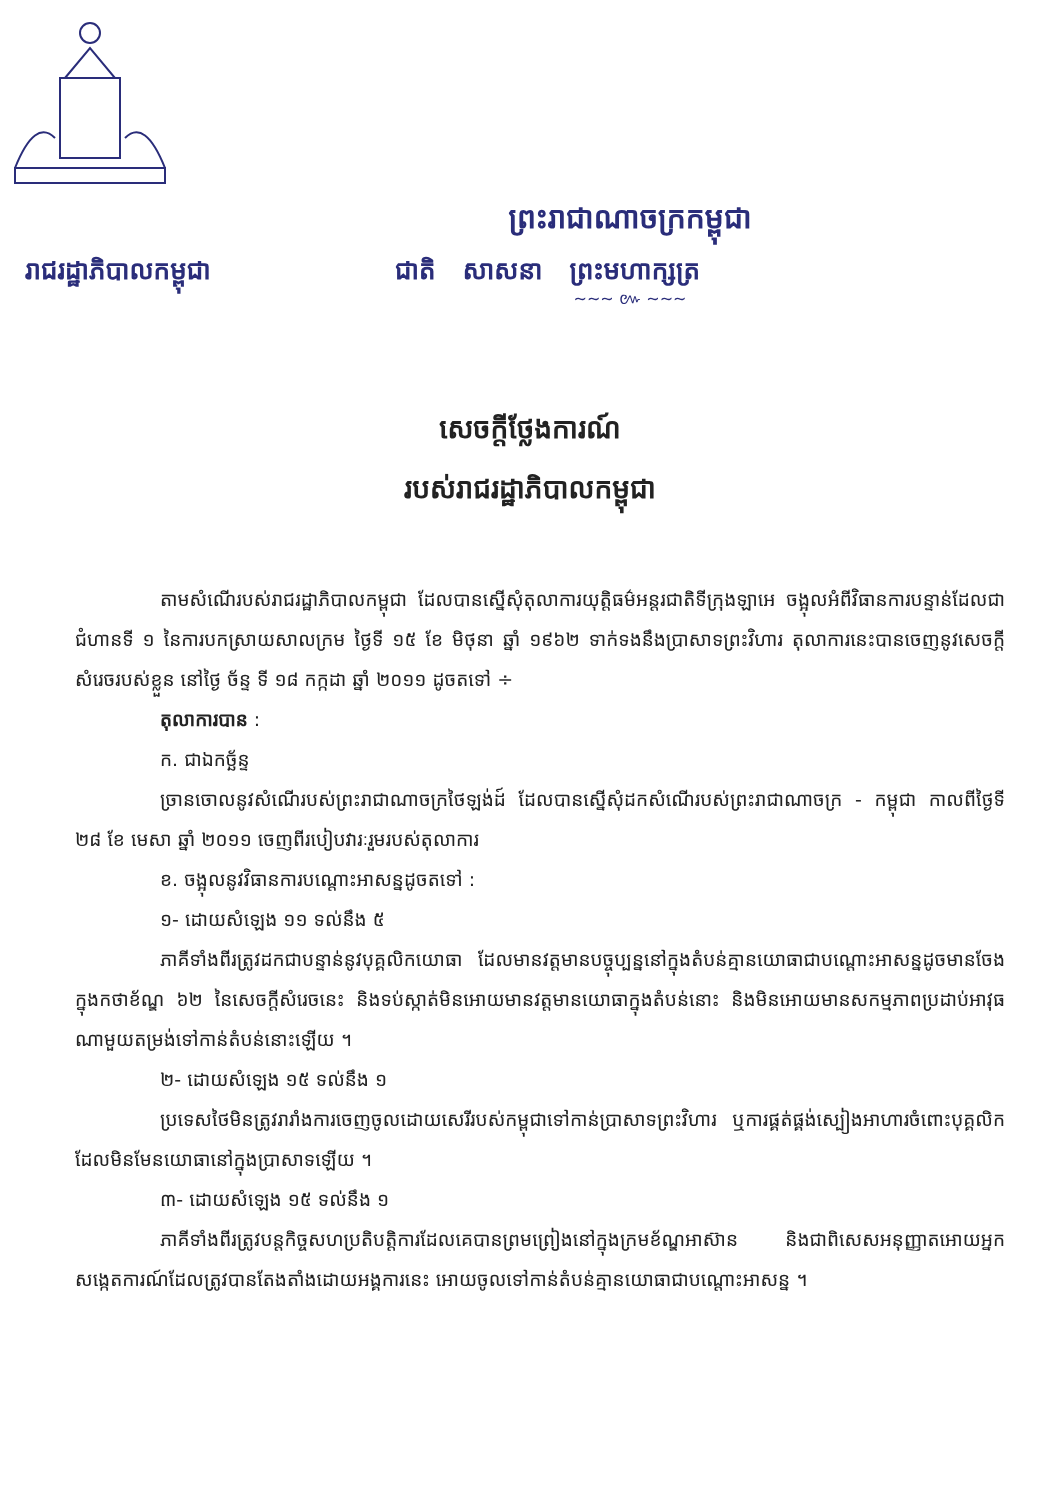ព្រះរាជាណាចក្រកម្ពុជា
រាជរដ្ឋាភិបាលកម្ពុជា ជាតិ សាសនា ព្រះមហាក្សត្រ
~~~ ៚ ~~~
សេចក្តីថ្លែងការណ៍
របស់រាជរដ្ឋាភិបាលកម្ពុជា
តាមសំណើរបស់រាជរដ្ឋាភិបាលកម្ពុជា ដែលបានស្នើសុំតុលាការយុត្តិធម៌អន្តរជាតិទីក្រុងឡាអេ ចង្អុលអំពីវិធានការបន្ទាន់ដែលជាជំហានទី ១ នៃការបកស្រាយសាលក្រម ថ្ងៃទី ១៥ ខែ មិថុនា ឆ្នាំ ១៩៦២ ទាក់ទងនឹងប្រាសាទព្រះវិហារ តុលាការនេះបានចេញនូវសេចក្តីសំរេចរបស់ខ្លួន នៅថ្ងៃ ច័ន្ទ ទី ១៨ កក្កដា ឆ្នាំ ២០១១ ដូចតទៅ ÷
តុលាការបាន :
ក. ជាឯកច្ឆ័ន្ទ
ច្រានចោលនូវសំណើរបស់ព្រះរាជាណាចក្រថៃឡង់ដ៍ ដែលបានស្នើសុំដកសំណើរបស់ព្រះរាជាណាចក្រ - កម្ពុជា កាលពីថ្ងៃទី ២៨ ខែ មេសា ឆ្នាំ ២០១១ ចេញពីរបៀបវារៈរួមរបស់តុលាការ
ខ. ចង្អុលនូវវិធានការបណ្តោះអាសន្នដូចតទៅ :
១- ដោយសំឡេង ១១ ទល់នឹង ៥
ភាគីទាំងពីរត្រូវដកជាបន្ទាន់នូវបុគ្គលិកយោធា ដែលមានវត្តមានបច្ចុប្បន្ននៅក្នុងតំបន់គ្មានយោធាជាបណ្តោះអាសន្នដូចមានចែងក្នុងកថាខ័ណ្ឌ ៦២ នៃសេចក្តីសំរេចនេះ និងទប់ស្កាត់មិនអោយមានវត្តមានយោធាក្នុងតំបន់នោះ និងមិនអោយមានសកម្មភាពប្រដាប់អាវុធណាមួយតម្រង់ទៅកាន់តំបន់នោះឡើយ ។
២- ដោយសំឡេង ១៥ ទល់នឹង ១
ប្រទេសថៃមិនត្រូវរារាំងការចេញចូលដោយសេរីរបស់កម្ពុជាទៅកាន់ប្រាសាទព្រះវិហារ ឬការផ្គត់ផ្គង់ស្បៀងអាហារចំពោះបុគ្គលិកដែលមិនមែនយោធានៅក្នុងប្រាសាទឡើយ ។
៣- ដោយសំឡេង ១៥ ទល់នឹង ១
ភាគីទាំងពីរត្រូវបន្តកិច្ចសហប្រតិបត្តិការដែលគេបានព្រមព្រៀងនៅក្នុងក្រមខ័ណ្ឌអាស៊ាន និងជាពិសេសអនុញ្ញាតអោយអ្នកសង្កេតការណ៍ដែលត្រូវបានតែងតាំងដោយអង្គការនេះ អោយចូលទៅកាន់តំបន់គ្មានយោធាជាបណ្តោះអាសន្ន ។